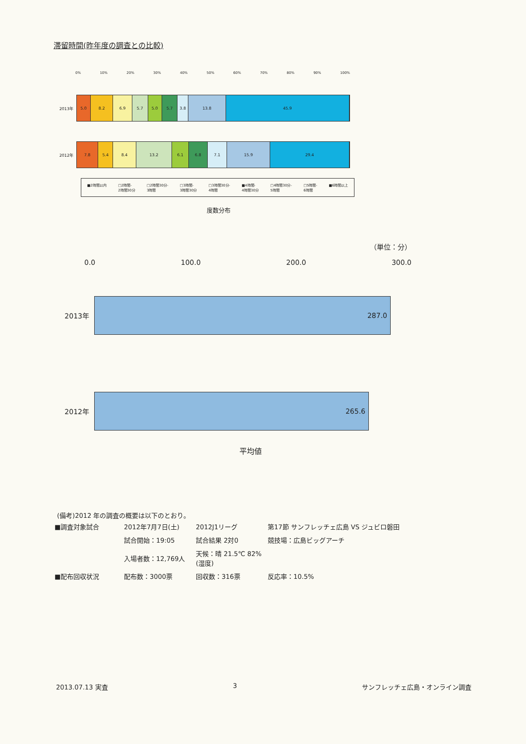滞留時間(昨年度の調査との比較)
0% 10% 20% 30% 40% 50% 60% 70% 80% 90% 100%
2013年
5.0 8.2 6.9 5.7 5.0 5.7 3.8 13.8 45.9
2012年
7.8 5.4 8.4 13.2 6.1 6.8 7.1 15.9 29.4
■2時間以内 □2時間-
2時間30分 □2時間30分-
3時間 □3時間-
3時間30分 □3時間30分-
4時間 ■4時間-
4時間30分 □4時間30分-
5時間 □5時間-
6時間 ■6時間以上
度数分布
（単位：分）
0.0 100.0 200.0 300.0
2013年
287.0
2012年
265.6
平均値
(備考)2012 年の調査の概要は以下のとおり。
| ■調査対象試合 | 2012年7月7日(土) | 2012J1リーグ | 第17節 サンフレッチェ広島 VS ジュビロ磐田 |
| | 試合開始：19:05 | 試合結果 2対0 | 競技場：広島ビッグアーチ |
| | 入場者数：12,769人 | 天候：晴 21.5℃ 82%(湿度) | |
| ■配布回収状況 | 配布数：3000票 | 回収数：316票 | 反応率：10.5% |
2013.07.13 実査 3 サンフレッチェ広島・オンライン調査